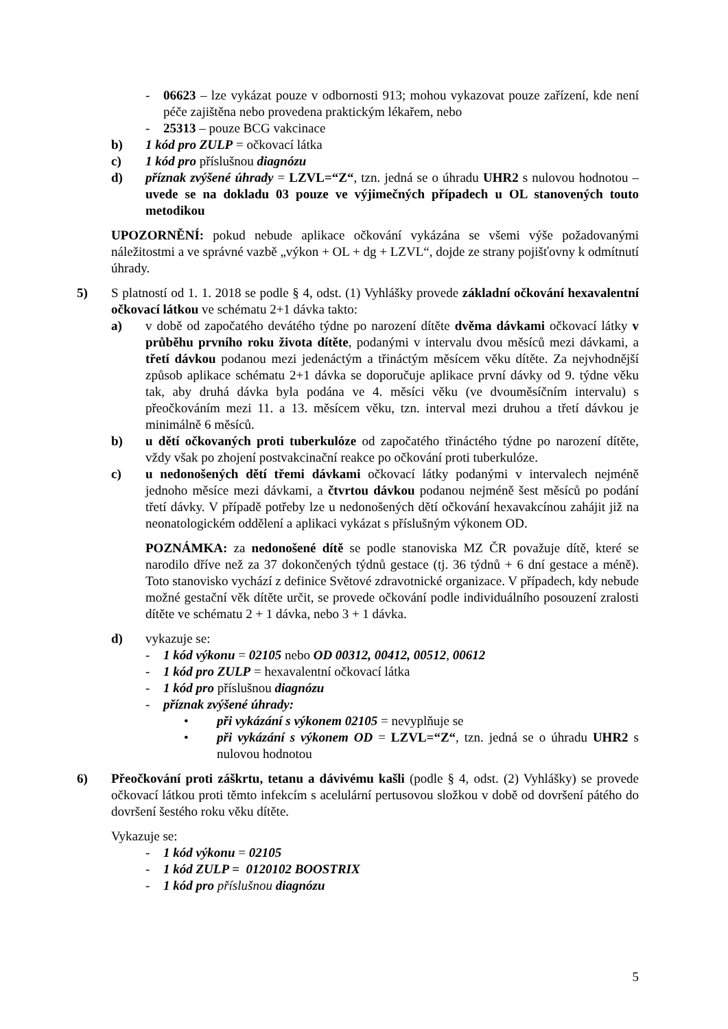- 06623 – lze vykázat pouze v odbornosti 913; mohou vykazovat pouze zařízení, kde není péče zajištěna nebo provedena praktickým lékařem, nebo
- 25313 – pouze BCG vakcinace
b) 1 kód pro ZULP = očkovací látka
c) 1 kód pro příslušnou diagnózu
d) příznak zvýšené úhrady = LZVL=“Z“, tzn. jedná se o úhradu UHR2 s nulovou hodnotou – uvede se na dokladu 03 pouze ve výjimečných případech u OL stanovených touto metodikou
UPOZORNĚNÍ: pokud nebude aplikace očkování vykázána se všemi výše požadovanými náležitostmi a ve správné vazbě „výkon + OL + dg + LZVL“, dojde ze strany pojišťovny k odmítnutí úhrady.
5) S platností od 1. 1. 2018 se podle § 4, odst. (1) Vyhlášky provede základní očkování hexavalentní očkovací látkou ve schématu 2+1 dávka takto:
a) v době od započatého devátého týdne po narození dítěte dvěma dávkami očkovací látky v průběhu prvního roku života dítěte, podanými v intervalu dvou měsíců mezi dávkami, a třetí dávkou podanou mezi jedenáctým a třináctým měsícem věku dítěte. Za nejvhodnější způsob aplikace schématu 2+1 dávka se doporučuje aplikace první dávky od 9. týdne věku tak, aby druhá dávka byla podána ve 4. měsíci věku (ve dvouměsíčním intervalu) s přeočkováním mezi 11. a 13. měsícem věku, tzn. interval mezi druhou a třetí dávkou je minimálně 6 měsíců.
b) u dětí očkovaných proti tuberkulóze od započatého třináctého týdne po narození dítěte, vždy však po zhojení postvakcinační reakce po očkování proti tuberkulóze.
c) u nedonošených dětí třemi dávkami očkovací látky podanými v intervalech nejméně jednoho měsíce mezi dávkami, a čtvrtou dávkou podanou nejméně šest měsíců po podání třetí dávky. V případě potřeby lze u nedonošených dětí očkování hexavakcínou zahájit již na neonatologickém oddělení a aplikaci vykázat s příslušným výkonem OD.
POZNÁMKA: za nedonošené dítě se podle stanoviska MZ ČR považuje dítě, které se narodilo dříve než za 37 dokončených týdnů gestace (tj. 36 týdnů + 6 dní gestace a méně). Toto stanovisko vychází z definice Světové zdravotnické organizace. V případech, kdy nebude možné gestační věk dítěte určit, se provede očkování podle individuálního posouzení zralosti dítěte ve schématu 2 + 1 dávka, nebo 3 + 1 dávka.
d) vykazuje se:
- 1 kód výkonu = 02105 nebo OD 00312, 00412, 00512, 00612
- 1 kód pro ZULP = hexavalentní očkovací látka
- 1 kód pro příslušnou diagnózu
- příznak zvýšené úhrady:
• při vykázání s výkonem 02105 = nevyplňuje se
• při vykázání s výkonem OD = LZVL=“Z“, tzn. jedná se o úhradu UHR2 s nulovou hodnotou
6) Přeočkování proti záškrtu, tetanu a dávivému kašli (podle § 4, odst. (2) Vyhlášky) se provede očkovací látkou proti těmto infekcím s acelulární pertusovou složkou v době od dovršení pátého do dovršení šestého roku věku dítěte.
Vykazuje se:
- 1 kód výkonu = 02105
- 1 kód ZULP = 0120102 BOOSTRIX
- 1 kód pro příslušnou diagnózu
5